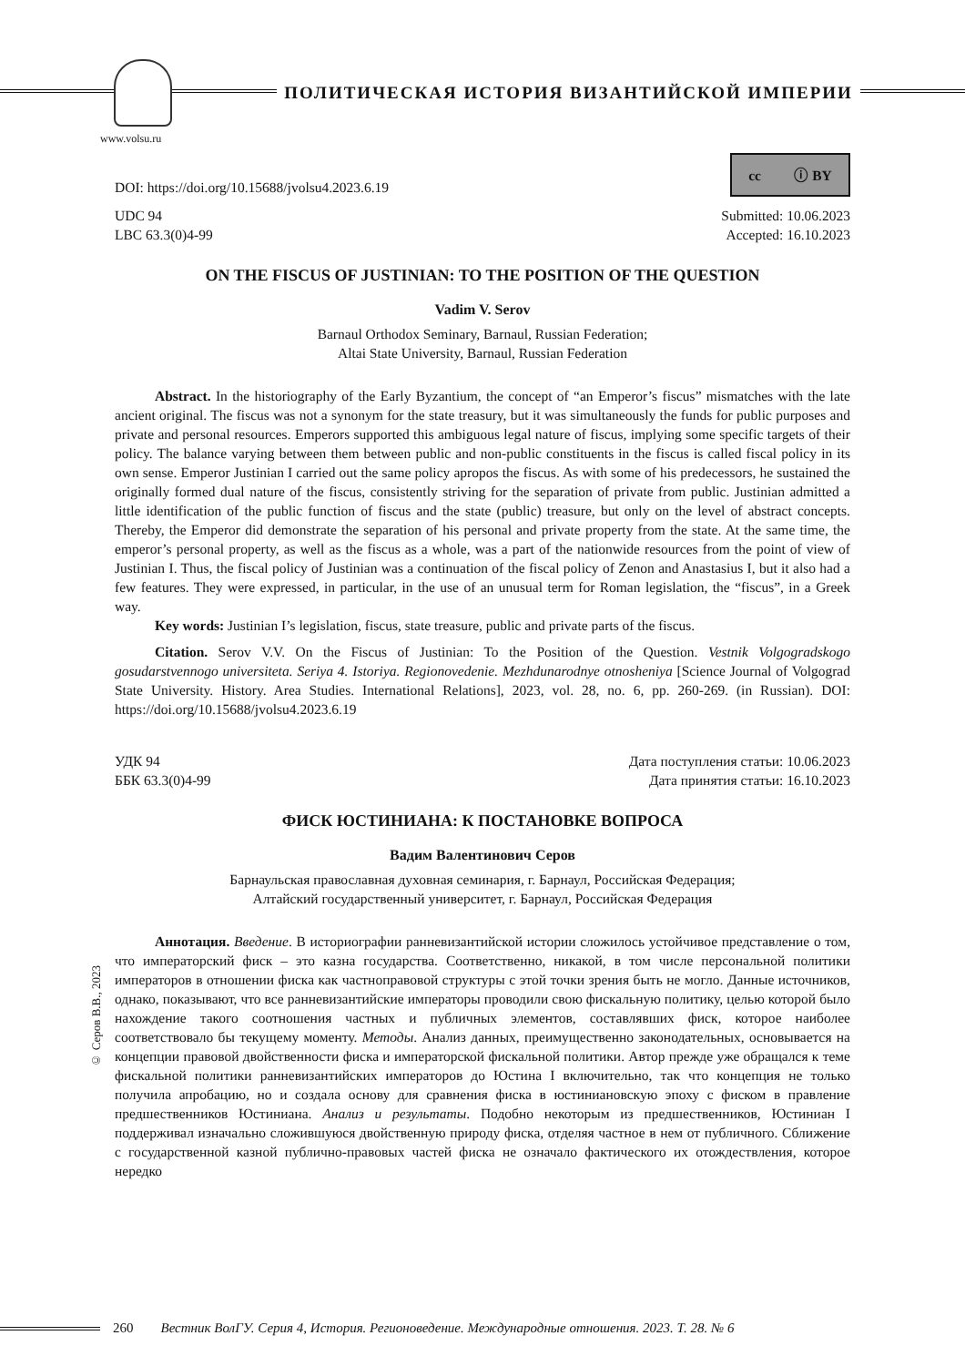ПОЛИТИЧЕСКАЯ ИСТОРИЯ ВИЗАНТИЙСКОЙ ИМПЕРИИ
www.volsu.ru
DOI: https://doi.org/10.15688/jvolsu4.2023.6.19
cc ⓘ BY
UDC 94
LBC 63.3(0)4-99
Submitted: 10.06.2023
Accepted: 16.10.2023
ON THE FISCUS OF JUSTINIAN: TO THE POSITION OF THE QUESTION
Vadim V. Serov
Barnaul Orthodox Seminary, Barnaul, Russian Federation;
Altai State University, Barnaul, Russian Federation
Abstract. In the historiography of the Early Byzantium, the concept of “an Emperor’s fiscus” mismatches with the late ancient original. The fiscus was not a synonym for the state treasury, but it was simultaneously the funds for public purposes and private and personal resources. Emperors supported this ambiguous legal nature of fiscus, implying some specific targets of their policy. The balance varying between them between public and non-public constituents in the fiscus is called fiscal policy in its own sense. Emperor Justinian I carried out the same policy apropos the fiscus. As with some of his predecessors, he sustained the originally formed dual nature of the fiscus, consistently striving for the separation of private from public. Justinian admitted a little identification of the public function of fiscus and the state (public) treasure, but only on the level of abstract concepts. Thereby, the Emperor did demonstrate the separation of his personal and private property from the state. At the same time, the emperor’s personal property, as well as the fiscus as a whole, was a part of the nationwide resources from the point of view of Justinian I. Thus, the fiscal policy of Justinian was a continuation of the fiscal policy of Zenon and Anastasius I, but it also had a few features. They were expressed, in particular, in the use of an unusual term for Roman legislation, the “fiscus”, in a Greek way.
Key words: Justinian I’s legislation, fiscus, state treasure, public and private parts of the fiscus.
Citation. Serov V.V. On the Fiscus of Justinian: To the Position of the Question. Vestnik Volgogradskogo gosudarstvennogo universiteta. Seriya 4. Istoriya. Regionovedenie. Mezhdunarodnye otnosheniya [Science Journal of Volgograd State University. History. Area Studies. International Relations], 2023, vol. 28, no. 6, pp. 260-269. (in Russian). DOI: https://doi.org/10.15688/jvolsu4.2023.6.19
УДК 94
ББК 63.3(0)4-99
Дата поступления статьи: 10.06.2023
Дата принятия статьи: 16.10.2023
ФИСК ЮСТИНИАНА: К ПОСТАНОВКЕ ВОПРОСА
Вадим Валентинович Серов
Барнаульская православная духовная семинария, г. Барнаул, Российская Федерация;
Алтайский государственный университет, г. Барнаул, Российская Федерация
Аннотация. Введение. В историографии ранневизантийской истории сложилось устойчивое представление о том, что императорский фиск – это казна государства. Соответственно, никакой, в том числе персональной политики императоров в отношении фиска как частноправовой структуры с этой точки зрения быть не могло. Данные источников, однако, показывают, что все ранневизантийские императоры проводили свою фискальную политику, целью которой было нахождение такого соотношения частных и публичных элементов, составлявших фиск, которое наиболее соответствовало бы текущему моменту. Методы. Анализ данных, преимущественно законодательных, основывается на концепции правовой двойственности фиска и императорской фискальной политики. Автор прежде уже обращался к теме фискальной политики ранневизантийских императоров до Юстина I включительно, так что концепция не только получила апробацию, но и создала основу для сравнения фиска в юстиниановскую эпоху с фиском в правление предшественников Юстиниана. Анализ и результаты. Подобно некоторым из предшественников, Юстиниан I поддерживал изначально сложившуюся двойственную природу фиска, отделяя частное в нем от публичного. Сближение с государственной казной публично-правовых частей фиска не означало фактического их отождествления, которое нередко
© Серов В.В., 2023
260 Вестник ВолГУ. Серия 4, История. Регионоведение. Международные отношения. 2023. Т. 28. № 6